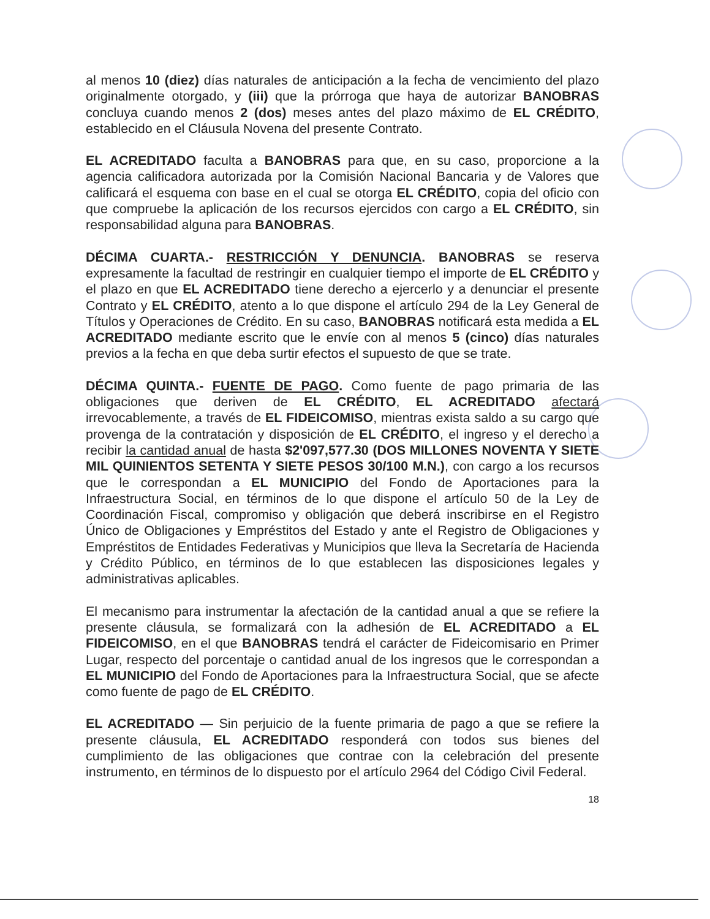al menos 10 (diez) días naturales de anticipación a la fecha de vencimiento del plazo originalmente otorgado, y (iii) que la prórroga que haya de autorizar BANOBRAS concluya cuando menos 2 (dos) meses antes del plazo máximo de EL CRÉDITO, establecido en el Cláusula Novena del presente Contrato.
EL ACREDITADO faculta a BANOBRAS para que, en su caso, proporcione a la agencia calificadora autorizada por la Comisión Nacional Bancaria y de Valores que calificará el esquema con base en el cual se otorga EL CRÉDITO, copia del oficio con que compruebe la aplicación de los recursos ejercidos con cargo a EL CRÉDITO, sin responsabilidad alguna para BANOBRAS.
DÉCIMA CUARTA.- RESTRICCIÓN Y DENUNCIA. BANOBRAS se reserva expresamente la facultad de restringir en cualquier tiempo el importe de EL CRÉDITO y el plazo en que EL ACREDITADO tiene derecho a ejercerlo y a denunciar el presente Contrato y EL CRÉDITO, atento a lo que dispone el artículo 294 de la Ley General de Títulos y Operaciones de Crédito. En su caso, BANOBRAS notificará esta medida a EL ACREDITADO mediante escrito que le envíe con al menos 5 (cinco) días naturales previos a la fecha en que deba surtir efectos el supuesto de que se trate.
DÉCIMA QUINTA.- FUENTE DE PAGO. Como fuente de pago primaria de las obligaciones que deriven de EL CRÉDITO, EL ACREDITADO afectará irrevocablemente, a través de EL FIDEICOMISO, mientras exista saldo a su cargo que provenga de la contratación y disposición de EL CRÉDITO, el ingreso y el derecho a recibir la cantidad anual de hasta $2'097,577.30 (DOS MILLONES NOVENTA Y SIETE MIL QUINIENTOS SETENTA Y SIETE PESOS 30/100 M.N.), con cargo a los recursos que le correspondan a EL MUNICIPIO del Fondo de Aportaciones para la Infraestructura Social, en términos de lo que dispone el artículo 50 de la Ley de Coordinación Fiscal, compromiso y obligación que deberá inscribirse en el Registro Único de Obligaciones y Empréstitos del Estado y ante el Registro de Obligaciones y Empréstitos de Entidades Federativas y Municipios que lleva la Secretaría de Hacienda y Crédito Público, en términos de lo que establecen las disposiciones legales y administrativas aplicables.
El mecanismo para instrumentar la afectación de la cantidad anual a que se refiere la presente cláusula, se formalizará con la adhesión de EL ACREDITADO a EL FIDEICOMISO, en el que BANOBRAS tendrá el carácter de Fideicomisario en Primer Lugar, respecto del porcentaje o cantidad anual de los ingresos que le correspondan a EL MUNICIPIO del Fondo de Aportaciones para la Infraestructura Social, que se afecte como fuente de pago de EL CRÉDITO.
EL ACREDITADO — Sin perjuicio de la fuente primaria de pago a que se refiere la presente cláusula, EL ACREDITADO responderá con todos sus bienes del cumplimiento de las obligaciones que contrae con la celebración del presente instrumento, en términos de lo dispuesto por el artículo 2964 del Código Civil Federal.
18